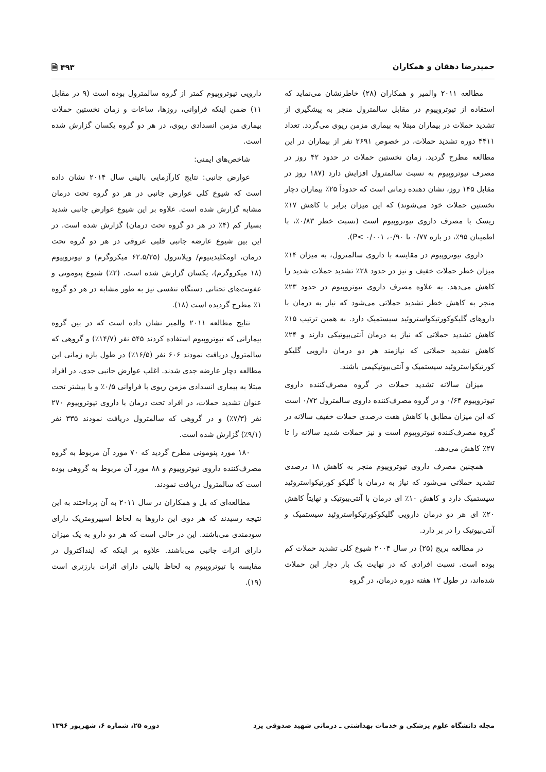حمیدرضا دهقان و همکاران ۴۹۳ 🗎
مطالعه ۲۰۱۱ والمیر و همکاران (۲۸) خاطرنشان می‌نماید که استفاده از تیوتروپیوم در مقابل سالمترول منجر به پیشگیری از تشدید حملات در بیماران مبتلا به بیماری مزمن ریوی می‌گردد. تعداد ۴۴۱۱ دوره تشدید حملات، در خصوص ۲۶۹۱ نفر از بیماران در این مطالعه مطرح گردید. زمان نخستین حملات در حدود ۴۲ روز در مصرف تیوتروپیوم به نسبت سالمترول افزایش دارد (۱۸۷ روز در مقابل ۱۴۵ روز، نشان دهنده زمانی است که حدوداً ۲۵٪ بیماران دچار نخستین حملات خود می‌شوند) که این میزان برابر با کاهش ۱۷٪ ریسک با مصرف داروی تیوتروپیوم است (نسبت خطر ۰/۸۳٪، با اطمینان ۹۵٪، در بازه ۰/۷۷ تا ۰/۹۰، P< ۰/۰۰۱).
داروی تیوتروپیوم در مقایسه با داروی سالمترول، به میزان ۱۴٪ میزان خطر حملات خفیف و نیز در حدود ۲۸٪ تشدید حملات شدید را کاهش می‌دهد. به علاوه مصرف داروی تیوتروپیوم در حدود ۲۳٪ منجر به کاهش خطر تشدید حملاتی می‌شود که نیاز به درمان با داروهای گلیکوکورتیکواستروئید سیستمیک دارد. به همین ترتیب ۱۵٪ کاهش تشدید حملاتی که نیاز به درمان آنتی‌بیوتیکی دارند و ۲۴٪ کاهش تشدید حملاتی که نیازمند هر دو درمان دارویی گلیکو کورتیکواستروئید سیستمیک و آنتی‌بیوتیکیمی باشند.
میزان سالانه تشدید حملات در گروه مصرف‌کننده داروی تیوتروپیوم ۰/۶۴ و در گروه مصرف‌کننده داروی سالمترول ۰/۷۲ است که این میزان مطابق با کاهش هفت درصدی حملات خفیف سالانه در گروه مصرف‌کننده تیوتروپیوم است و نیز حملات شدید سالانه را تا ۲۷٪ کاهش می‌دهد.
همچنین مصرف داروی تیوتروپیوم منجر به کاهش ۱۸ درصدی تشدید حملاتی می‌شود که نیاز به درمان با گلیکو کورتیکواستروئید سیستمیک دارد و کاهش ۱۰٪ ای درمان با آنتی‌بیوتیک و نهایتاً کاهش ۲۰٪ ای هر دو درمان دارویی گلیکوکورتیکواستروئید سیستمیک و آنتی‌بیوتیک را در بر دارد.
در مطالعه بریج (۲۵) در سال ۲۰۰۴ شیوع کلی تشدید حملات کم بوده است. نسبت افرادی که در نهایت یک بار دچار این حملات شده‌اند، در طول ۱۲ هفته دوره درمان، در گروه
دارویی تیوتروپیوم کمتر از گروه سالمترول بوده است (۹ در مقابل ۱۱) ضمن اینکه فراوانی، روزها، ساعات و زمان نخستین حملات بیماری مزمن انسدادی ریوی، در هر دو گروه یکسان گزارش شده است.
شاخص‌های ایمنی:
عوارض جانبی: نتایج کارآزمایی بالینی سال ۲۰۱۴ نشان داده است که شیوع کلی عوارض جانبی در هر دو گروه تحت درمان مشابه گزارش شده است. علاوه بر این شیوع عوارض جانبی شدید بسیار کم (۴٪ در هر دو گروه تحت درمان) گزارش شده است. در این بین شیوع عارضه جانبی قلبی عروقی در هر دو گروه تحت درمان، اومکلیدینیوم/ ویلانترول (۶۲.۵/۲۵ میکروگرم) و تیوتروپیوم (۱۸ میکروگرم)، یکسان گزارش شده است. (۲٪) شیوع پنومونی و عفونت‌های تحتانی دستگاه تنفسی نیز به طور مشابه در هر دو گروه ۱٪ مطرح گردیده است (۱۸).
نتایج مطالعه ۲۰۱۱ والمیر نشان داده است که در بین گروه بیمارانی که تیوتروپیوم استفاده کردند ۵۴۵ نفر (۱۴/۷٪) و گروهی که سالمترول دریافت نمودند ۶۰۶ نفر (۱۶/۵٪) در طول بازه زمانی این مطالعه دچار عارضه جدی شدند. اغلب عوارض جانبی جدی، در افراد مبتلا به بیماری انسدادی مزمن ریوی با فراوانی ۰/۵٪ و یا بیشتر تحت عنوان تشدید حملات، در افراد تحت درمان با داروی تیوتروپیوم ۲۷۰ نفر (۷/۳٪) و در گروهی که سالمترول دریافت نمودند ۳۳۵ نفر (۹/۱٪) گزارش شده است.
۱۸۰ مورد پنومونی مطرح گردید که ۷۰ مورد آن مربوط به گروه مصرف‌کننده داروی تیوتروپیوم و ۸۸ مورد آن مربوط به گروهی بوده است که سالمترول دریافت نمودند.
مطالعه‌ای که بل و همکاران در سال ۲۰۱۱ به آن پرداختند به این نتیجه رسیدند که هر دوی این داروها به لحاظ اسپیرومتریک دارای سودمندی می‌باشند. این در حالی است که هر دو دارو به یک میزان دارای اثرات جانبی می‌باشند. علاوه بر اینکه که اینداکترول در مقایسه با تیوتروپیوم به لحاظ بالینی دارای اثرات بارزتری است (۱۹).
مجله دانشگاه علوم پزشکی و خدمات بهداشتی ـ درمانی شهید صدوقی یزد دوره ۲۵، شماره ۶، شهریور ۱۳۹۶